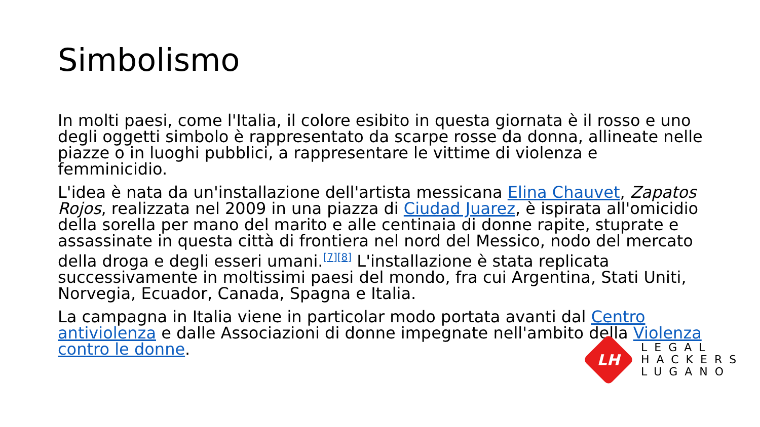Simbolismo
In molti paesi, come l'Italia, il colore esibito in questa giornata è il rosso e uno degli oggetti simbolo è rappresentato da scarpe rosse da donna, allineate nelle piazze o in luoghi pubblici, a rappresentare le vittime di violenza e femminicidio.
L'idea è nata da un'installazione dell'artista messicana Elina Chauvet, Zapatos Rojos, realizzata nel 2009 in una piazza di Ciudad Juarez, è ispirata all'omicidio della sorella per mano del marito e alle centinaia di donne rapite, stuprate e assassinate in questa città di frontiera nel nord del Messico, nodo del mercato della droga e degli esseri umani.<sup>[7][8]</sup> L'installazione è stata replicata successivamente in moltissimi paesi del mondo, fra cui Argentina, Stati Uniti, Norvegia, Ecuador, Canada, Spagna e Italia.
La campagna in Italia viene in particolar modo portata avanti dal Centro antiviolenza e dalle Associazioni di donne impegnate nell'ambito della Violenza contro le donne.
LH
LEGAL
HACKERS
LUGANO